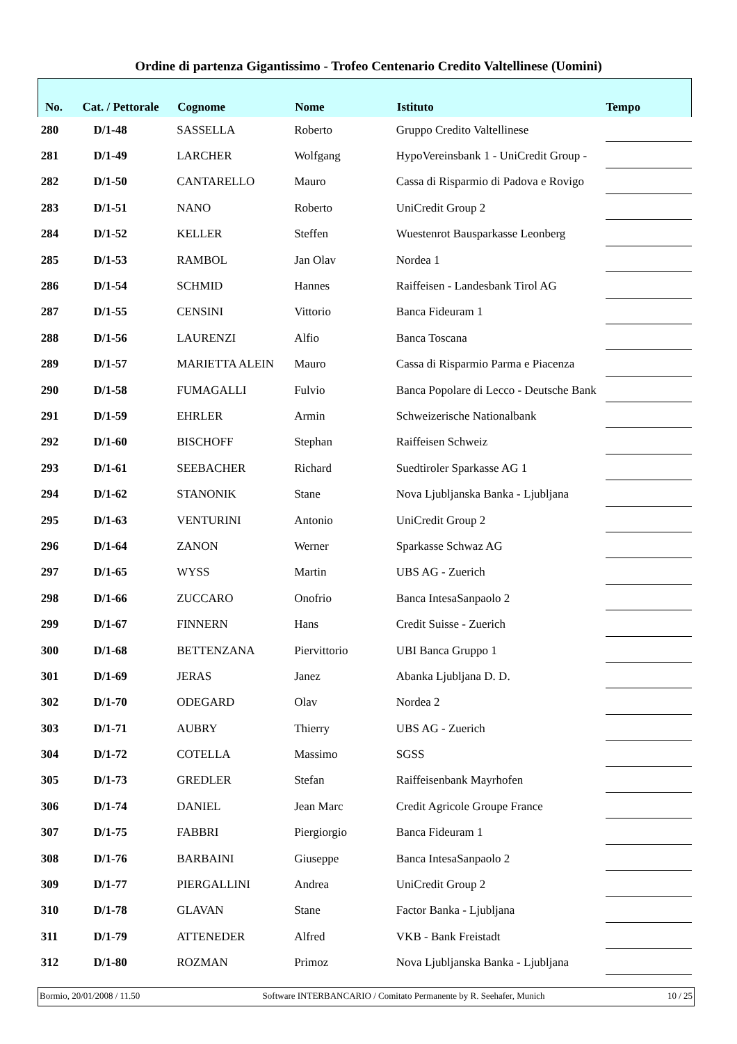Ordine di partenza Gigantissimo - Trofeo Centenario Credito Valtellinese (Uomini)
| No. | Cat. / Pettorale | Cognome | Nome | Istituto | Tempo |
| --- | --- | --- | --- | --- | --- |
| 280 | D/1-48 | SASSELLA | Roberto | Gruppo Credito Valtellinese | |
| 281 | D/1-49 | LARCHER | Wolfgang | HypoVereinsbank 1 - UniCredit Group - | |
| 282 | D/1-50 | CANTARELLO | Mauro | Cassa di Risparmio di Padova e Rovigo | |
| 283 | D/1-51 | NANO | Roberto | UniCredit Group 2 | |
| 284 | D/1-52 | KELLER | Steffen | Wuestenrot Bausparkasse Leonberg | |
| 285 | D/1-53 | RAMBOL | Jan Olav | Nordea 1 | |
| 286 | D/1-54 | SCHMID | Hannes | Raiffeisen - Landesbank Tirol AG | |
| 287 | D/1-55 | CENSINI | Vittorio | Banca Fideuram 1 | |
| 288 | D/1-56 | LAURENZI | Alfio | Banca Toscana | |
| 289 | D/1-57 | MARIETTA ALEIN | Mauro | Cassa di Risparmio Parma e Piacenza | |
| 290 | D/1-58 | FUMAGALLI | Fulvio | Banca Popolare di Lecco - Deutsche Bank | |
| 291 | D/1-59 | EHRLER | Armin | Schweizerische Nationalbank | |
| 292 | D/1-60 | BISCHOFF | Stephan | Raiffeisen Schweiz | |
| 293 | D/1-61 | SEEBACHER | Richard | Suedtiroler Sparkasse AG 1 | |
| 294 | D/1-62 | STANONIK | Stane | Nova Ljubljanska Banka - Ljubljana | |
| 295 | D/1-63 | VENTURINI | Antonio | UniCredit Group 2 | |
| 296 | D/1-64 | ZANON | Werner | Sparkasse Schwaz AG | |
| 297 | D/1-65 | WYSS | Martin | UBS AG - Zuerich | |
| 298 | D/1-66 | ZUCCARO | Onofrio | Banca IntesaSanpaolo 2 | |
| 299 | D/1-67 | FINNERN | Hans | Credit Suisse - Zuerich | |
| 300 | D/1-68 | BETTENZANA | Piervittorio | UBI Banca Gruppo 1 | |
| 301 | D/1-69 | JERAS | Janez | Abanka Ljubljana D. D. | |
| 302 | D/1-70 | ODEGARD | Olav | Nordea 2 | |
| 303 | D/1-71 | AUBRY | Thierry | UBS AG - Zuerich | |
| 304 | D/1-72 | COTELLA | Massimo | SGSS | |
| 305 | D/1-73 | GREDLER | Stefan | Raiffeisenbank Mayrhofen | |
| 306 | D/1-74 | DANIEL | Jean Marc | Credit Agricole Groupe France | |
| 307 | D/1-75 | FABBRI | Piergiorgio | Banca Fideuram 1 | |
| 308 | D/1-76 | BARBAINI | Giuseppe | Banca IntesaSanpaolo 2 | |
| 309 | D/1-77 | PIERGALLINI | Andrea | UniCredit Group 2 | |
| 310 | D/1-78 | GLAVAN | Stane | Factor Banka - Ljubljana | |
| 311 | D/1-79 | ATTENEDER | Alfred | VKB - Bank Freistadt | |
| 312 | D/1-80 | ROZMAN | Primoz | Nova Ljubljanska Banka - Ljubljana | |
Bormio, 20/01/2008 / 11.50 Software INTERBANCARIO / Comitato Permanente by R. Seehafer, Munich 10 / 25